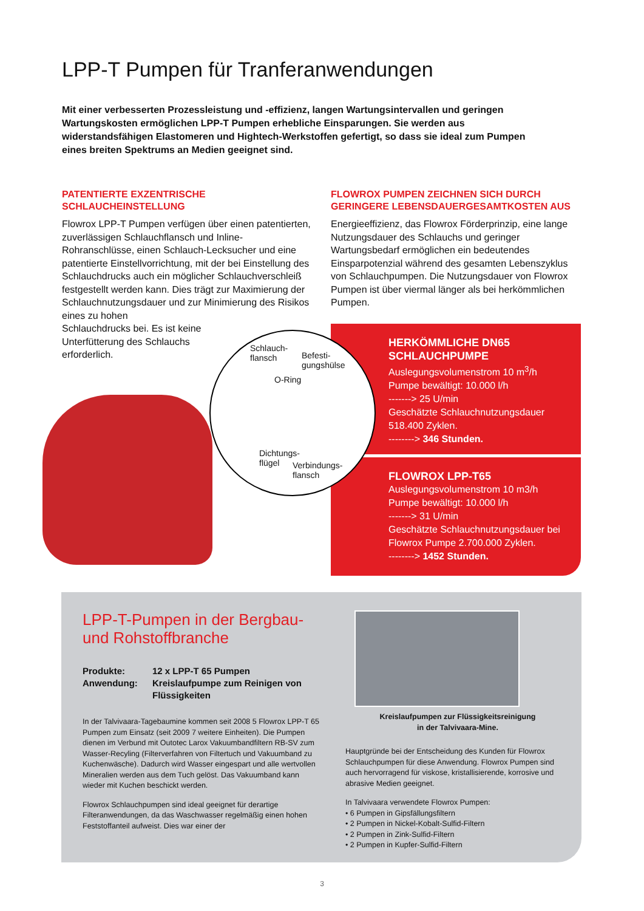LPP-T Pumpen für Tranferanwendungen
Mit einer verbesserten Prozessleistung und -effizienz, langen Wartungsintervallen und geringen Wartungskosten ermöglichen LPP-T Pumpen erhebliche Einsparungen. Sie werden aus widerstandsfähigen Elastomeren und Hightech-Werkstoffen gefertigt, so dass sie ideal zum Pumpen eines breiten Spektrums an Medien geeignet sind.
PATENTIERTE EXZENTRISCHE SCHLAUCHEINSTELLUNG
Flowrox LPP-T Pumpen verfügen über einen patentierten, zuverlässigen Schlauchflansch und Inline-Rohranschlüsse, einen Schlauch-Lecksucher und eine patentierte Einstellvorrichtung, mit der bei Einstellung des Schlauchdrucks auch ein möglicher Schlauchverschleiß festgestellt werden kann. Dies trägt zur Maximierung der Schlauchnutzungsdauer und zur Minimierung des Risikos eines zu hohen
Schlauchdrucks bei. Es ist keine
Unterfütterung des Schlauchs
erforderlich.
FLOWROX PUMPEN ZEICHNEN SICH DURCH GERINGERE LEBENSDAUERGESAMTKOSTEN AUS
Energieeffizienz, das Flowrox Förderprinzip, eine lange Nutzungsdauer des Schlauchs und geringer Wartungsbedarf ermöglichen ein bedeutendes Einsparpotenzial während des gesamten Lebenszyklus von Schlauchpumpen. Die Nutzungsdauer von Flowrox Pumpen ist über viermal länger als bei herkömmlichen Pumpen.
HERKÖMMLICHE DN65 SCHLAUCHPUMPE
Auslegungsvolumenstrom 10 m<sup>3</sup>/h
Pumpe bewältigt: 10.000 l/h
-------> 25 U/min
Geschätzte Schlauchnutzungsdauer 518.400 Zyklen.
--------> 346 Stunden.
FLOWROX LPP-T65
Auslegungsvolumenstrom 10 m3/h
Pumpe bewältigt: 10.000 l/h
-------> 31 U/min
Geschätzte Schlauchnutzungsdauer bei Flowrox Pumpe 2.700.000 Zyklen.
--------> 1452 Stunden.
Schlauch-
flansch
Befesti-
gungshülse
O-Ring
Dichtungs-
flügel
Verbindungs-
flansch
LPP-T-Pumpen in der Bergbau-
und Rohstoffbranche
Produkte: 12 x LPP-T 65 Pumpen
Anwendung: Kreislaufpumpe zum Reinigen von Flüssigkeiten
In der Talvivaara-Tagebaumine kommen seit 2008 5 Flowrox LPP-T 65 Pumpen zum Einsatz (seit 2009 7 weitere Einheiten). Die Pumpen dienen im Verbund mit Outotec Larox Vakuumbandfiltern RB-SV zum Wasser-Recyling (Filterverfahren von Filtertuch und Vakuumband zu Kuchenwäsche). Dadurch wird Wasser eingespart und alle wertvollen Mineralien werden aus dem Tuch gelöst. Das Vakuumband kann wieder mit Kuchen beschickt werden.
Flowrox Schlauchpumpen sind ideal geeignet für derartige Filteranwendungen, da das Waschwasser regelmäßig einen hohen Feststoffanteil aufweist. Dies war einer der
Kreislaufpumpen zur Flüssigkeitsreinigung
in der Talvivaara-Mine.
Hauptgründe bei der Entscheidung des Kunden für Flowrox Schlauchpumpen für diese Anwendung. Flowrox Pumpen sind auch hervorragend für viskose, kristallisierende, korrosive und abrasive Medien geeignet.
In Talvivaara verwendete Flowrox Pumpen:
• 6 Pumpen in Gipsfällungsfiltern
• 2 Pumpen in Nickel-Kobalt-Sulfid-Filtern
• 2 Pumpen in Zink-Sulfid-Filtern
• 2 Pumpen in Kupfer-Sulfid-Filtern
3